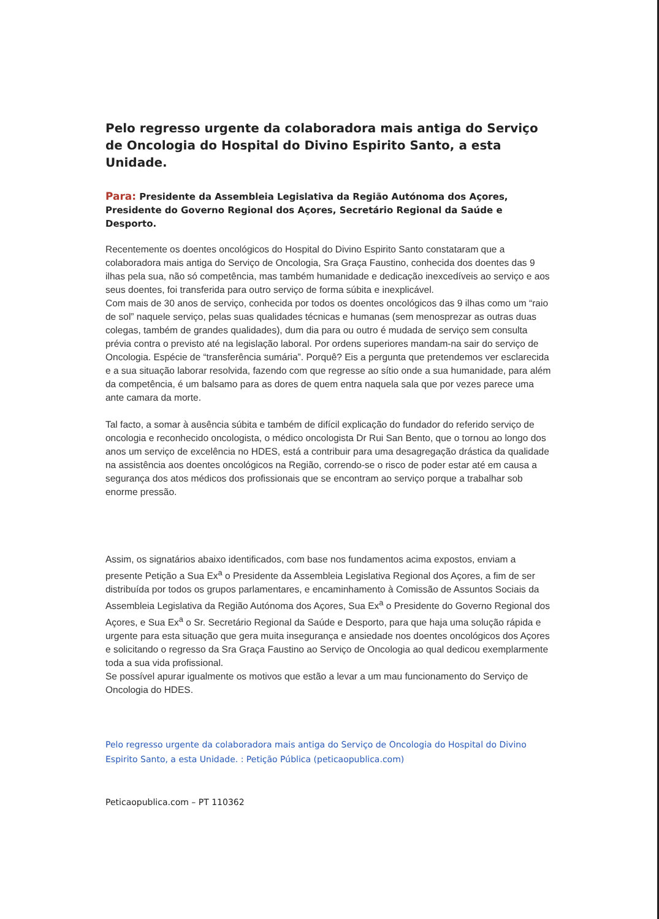Pelo regresso urgente da colaboradora mais antiga do Serviço de Oncologia do Hospital do Divino Espirito Santo, a esta Unidade.
Para: Presidente da Assembleia Legislativa da Região Autónoma dos Açores, Presidente do Governo Regional dos Açores, Secretário Regional da Saúde e Desporto.
Recentemente os doentes oncológicos do Hospital do Divino Espirito Santo constataram que a colaboradora mais antiga do Serviço de Oncologia, Sra Graça Faustino, conhecida dos doentes das 9 ilhas pela sua, não só competência, mas também humanidade e dedicação inexcedíveis ao serviço e aos seus doentes, foi transferida para outro serviço de forma súbita e inexplicável.
Com mais de 30 anos de serviço, conhecida por todos os doentes oncológicos das 9 ilhas como um “raio de sol” naquele serviço, pelas suas qualidades técnicas e humanas (sem menosprezar as outras duas colegas, também de grandes qualidades), dum dia para ou outro é mudada de serviço sem consulta prévia contra o previsto até na legislação laboral. Por ordens superiores mandam-na sair do serviço de Oncologia. Espécie de “transferência sumária”. Porquê? Eis a pergunta que pretendemos ver esclarecida e a sua situação laborar resolvida, fazendo com que regresse ao sítio onde a sua humanidade, para além da competência, é um balsamo para as dores de quem entra naquela sala que por vezes parece uma ante camara da morte.
Tal facto, a somar à ausência súbita e também de difícil explicação do fundador do referido serviço de oncologia e reconhecido oncologista, o médico oncologista Dr Rui San Bento, que o tornou ao longo dos anos um serviço de excelência no HDES, está a contribuir para uma desagregação drástica da qualidade na assistência aos doentes oncológicos na Região, correndo-se o risco de poder estar até em causa a segurança dos atos médicos dos profissionais que se encontram ao serviço porque a trabalhar sob enorme pressão.
Assim, os signatários abaixo identificados, com base nos fundamentos acima expostos, enviam a presente Petição a Sua Ex<sup>a</sup> o Presidente da Assembleia Legislativa Regional dos Açores, a fim de ser distribuída por todos os grupos parlamentares, e encaminhamento à Comissão de Assuntos Sociais da Assembleia Legislativa da Região Autónoma dos Açores, Sua Ex<sup>a</sup> o Presidente do Governo Regional dos Açores, e Sua Ex<sup>a</sup> o Sr. Secretário Regional da Saúde e Desporto, para que haja uma solução rápida e urgente para esta situação que gera muita insegurança e ansiedade nos doentes oncológicos dos Açores e solicitando o regresso da Sra Graça Faustino ao Serviço de Oncologia ao qual dedicou exemplarmente toda a sua vida profissional.
Se possível apurar igualmente os motivos que estão a levar a um mau funcionamento do Serviço de Oncologia do HDES.
Pelo regresso urgente da colaboradora mais antiga do Serviço de Oncologia do Hospital do Divino Espirito Santo, a esta Unidade. : Petição Pública (peticaopublica.com)
Peticaopublica.com – PT 110362